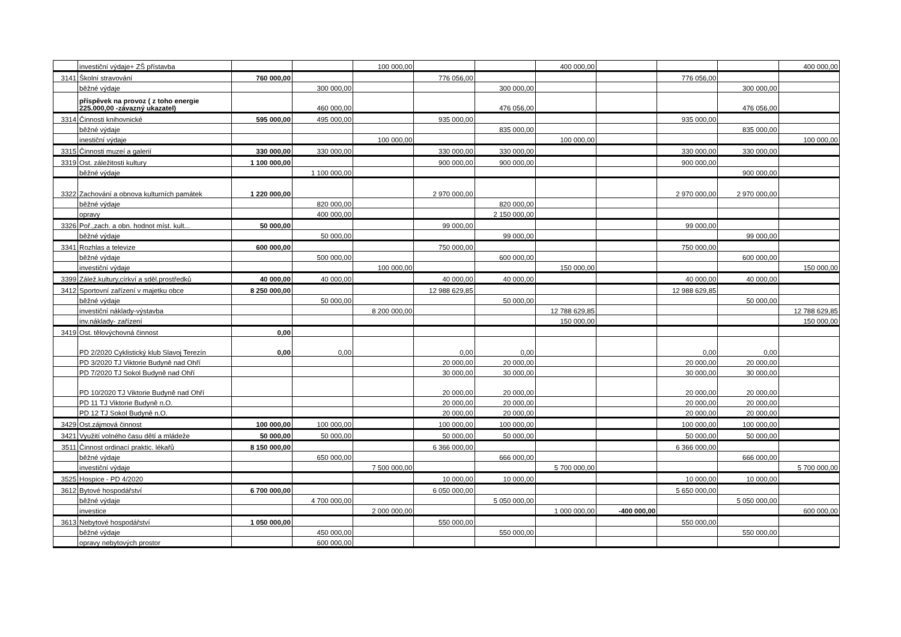| | investiční výdaje+ ZŠ přístavba | | | 100 000,00 | | | 400 000,00 | | | | 400 000,00 |
| 3141 | Školní stravování | 760 000,00 | | | 776 056,00 | | | | 776 056,00 | | |
| | běžné výdaje | | 300 000,00 | | | 300 000,00 | | | | 300 000,00 | |
| | příspěvek na provoz ( z toho energie 225.000,00 -závazný ukazatel) | | 460 000,00 | | | 476 056,00 | | | | 476 056,00 | |
| 3314 | Činnosti knihovnické | 595 000,00 | 495 000,00 | | 935 000,00 | | | | 935 000,00 | | |
| | běžné výdaje | | | | | 835 000,00 | | | | 835 000,00 | |
| | inestiční výdaje | | | 100 000,00 | | | 100 000,00 | | | | 100 000,00 |
| 3315 | Činnosti muzeí a galerií | 330 000,00 | 330 000,00 | | 330 000,00 | 330 000,00 | | | 330 000,00 | 330 000,00 | |
| 3319 | Ost. záležitosti kultury | 1 100 000,00 | | | 900 000,00 | 900 000,00 | | | 900 000,00 | | |
| | běžné výdaje | | 1 100 000,00 | | | | | | | 900 000,00 | |
| 3322 | Zachování a obnova kulturních památek | 1 220 000,00 | | | 2 970 000,00 | | | | 2 970 000,00 | 2 970 000,00 | |
| | běžné výdaje | | 820 000,00 | | | 820 000,00 | | | | | |
| | opravy | | 400 000,00 | | | 2 150 000,00 | | | | | |
| 3326 | Poř.,zach. a obn. hodnot míst. kult... | 50 000,00 | | | 99 000,00 | | | | 99 000,00 | | |
| | běžné výdaje | | 50 000,00 | | | 99 000,00 | | | | 99 000,00 | |
| 3341 | Rozhlas a televize | 600 000,00 | | | 750 000,00 | | | | 750 000,00 | | |
| | běžné výdaje | | 500 000,00 | | | 600 000,00 | | | | 600 000,00 | |
| | investiční výdaje | | | 100 000,00 | | | 150 000,00 | | | | 150 000,00 |
| 3399 | Zálež.kultury,církví a sděl.prostředků | 40 000,00 | 40 000,00 | | 40 000,00 | 40 000,00 | | | 40 000,00 | 40 000,00 | |
| 3412 | Sportovní zařízení v majetku obce | 8 250 000,00 | | | 12 988 629,85 | | | | 12 988 629,85 | | |
| | běžné výdaje | | 50 000,00 | | | 50 000,00 | | | | 50 000,00 | |
| | investiční náklady-výstavba | | | 8 200 000,00 | | | 12 788 629,85 | | | | 12 788 629,85 |
| | inv.náklady- zařízení | | | | | | 150 000,00 | | | | 150 000,00 |
| 3419 | Ost. tělovýchovná činnost | 0,00 | | | | | | | | | |
| | PD 2/2020 Cyklistický klub Slavoj Terezín | 0,00 | 0,00 | | 0,00 | 0,00 | | | 0,00 | 0,00 | |
| | PD 3/2020 TJ Viktorie Budyně nad Ohří | | | | 20 000,00 | 20 000,00 | | | 20 000,00 | 20 000,00 | |
| | PD 7/2020 TJ Sokol Budyně nad Ohří | | | | 30 000,00 | 30 000,00 | | | 30 000,00 | 30 000,00 | |
| | PD 10/2020 TJ Viktorie Budyně nad Ohří | | | | 20 000,00 | 20 000,00 | | | 20 000,00 | 20 000,00 | |
| | PD 11 TJ Viktorie Budyně n.O. | | | | 20 000,00 | 20 000,00 | | | 20 000,00 | 20 000,00 | |
| | PD 12 TJ Sokol Budyně n.O. | | | | 20 000,00 | 20 000,00 | | | 20 000,00 | 20 000,00 | |
| 3429 | Ost.zájmová činnost | 100 000,00 | 100 000,00 | | 100 000,00 | 100 000,00 | | | 100 000,00 | 100 000,00 | |
| 3421 | Využití volného času dětí a mládeže | 50 000,00 | 50 000,00 | | 50 000,00 | 50 000,00 | | | 50 000,00 | 50 000,00 | |
| 3511 | Činnost ordinací praktic. lékařů | 8 150 000,00 | | | 6 366 000,00 | | | | 6 366 000,00 | | |
| | běžné výdaje | | 650 000,00 | | | 666 000,00 | | | | 666 000,00 | |
| | investiční výdaje | | | 7 500 000,00 | | | 5 700 000,00 | | | | 5 700 000,00 |
| 3525 | Hospice - PD 4/2020 | | | | 10 000,00 | 10 000,00 | | | 10 000,00 | 10 000,00 | |
| 3612 | Bytové hospodářství | 6 700 000,00 | | | 6 050 000,00 | | | | 5 650 000,00 | | |
| | běžné výdaje | | 4 700 000,00 | | | 5 050 000,00 | | | | 5 050 000,00 | |
| | investice | | | 2 000 000,00 | | | 1 000 000,00 | -400 000,00 | | | 600 000,00 |
| 3613 | Nebytové hospodářství | 1 050 000,00 | | | 550 000,00 | | | | 550 000,00 | | |
| | běžné výdaje | | 450 000,00 | | | 550 000,00 | | | | 550 000,00 | |
| | opravy nebytových prostor | | 600 000,00 | | | | | | | | |